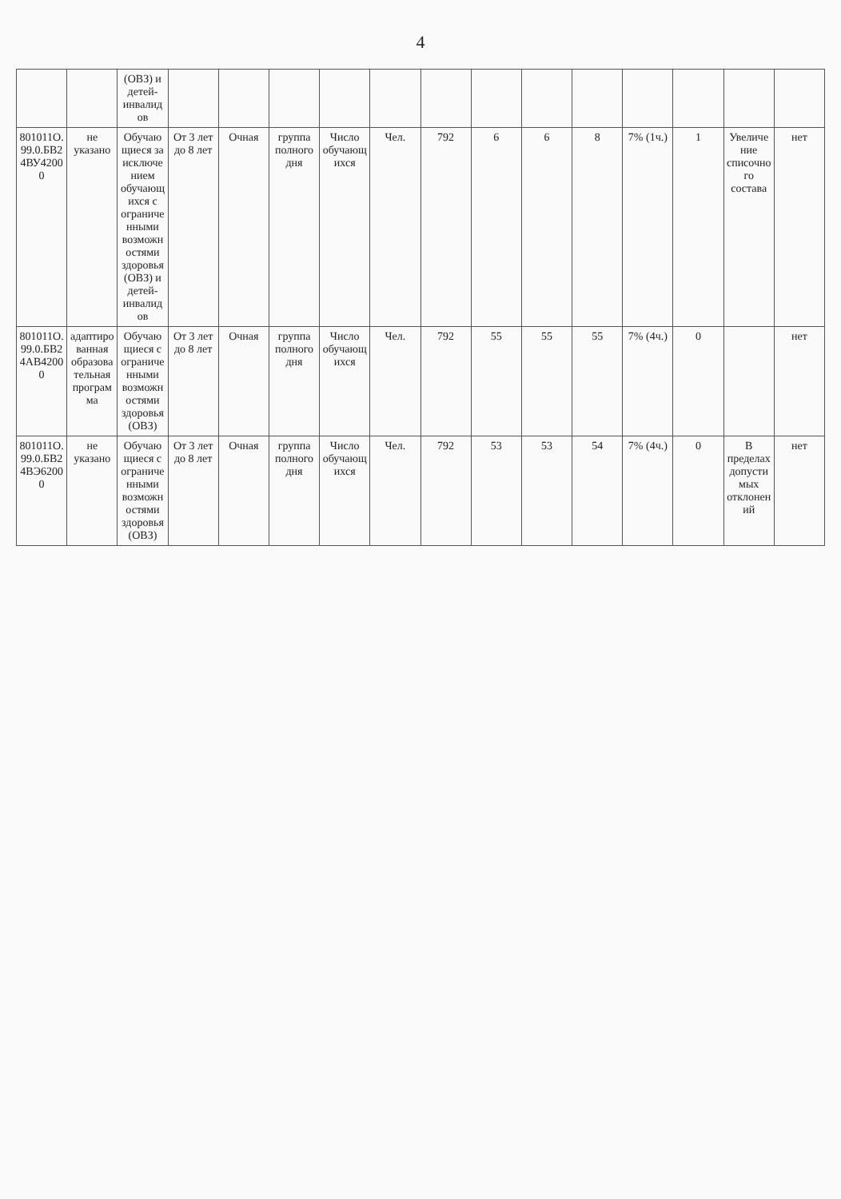4
| | | (ОВЗ) и детей-инвалидов | | | | | | | | | | | | | |
| 801011О.99.0.БВ24ВУ42000 | не указано | Обучающиеся за исключением обучающихся с ограниченными возможностями здоровья (ОВЗ) и детей-инвалидов | От 3 лет до 8 лет | Очная | группа полного дня | Число обучающихся | Чел. | 792 | 6 | 6 | 8 | 7% (1ч.) | 1 | Увеличение списочного состава | нет |
| 801011О.99.0.БВ24АВ42000 | адаптированная образовательная программа | Обучающиеся с ограниченными возможностями здоровья (ОВЗ) | От 3 лет до 8 лет | Очная | группа полного дня | Число обучающихся | Чел. | 792 | 55 | 55 | 55 | 7% (4ч.) | 0 | | нет |
| 801011О.99.0.БВ24ВЭ62000 | не указано | Обучающиеся с ограниченными возможностями здоровья (ОВЗ) | От 3 лет до 8 лет | Очная | группа полного дня | Число обучающихся | Чел. | 792 | 53 | 53 | 54 | 7% (4ч.) | 0 | В пределах допустимых отклонений | нет |